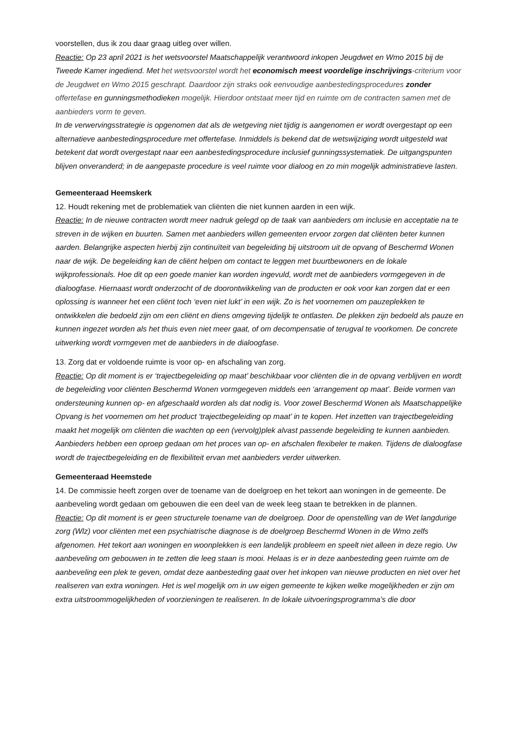voorstellen, dus ik zou daar graag uitleg over willen.
Reactie: Op 23 april 2021 is het wetsvoorstel Maatschappelijk verantwoord inkopen Jeugdwet en Wmo 2015 bij de Tweede Kamer ingediend. Met het wetsvoorstel wordt het economisch meest voordelige inschrijvings-criterium voor de Jeugdwet en Wmo 2015 geschrapt. Daardoor zijn straks ook eenvoudige aanbestedingsprocedures zonder offertefase en gunningsmethodieken mogelijk. Hierdoor ontstaat meer tijd en ruimte om de contracten samen met de aanbieders vorm te geven.
In de verwervingsstrategie is opgenomen dat als de wetgeving niet tijdig is aangenomen er wordt overgestapt op een alternatieve aanbestedingsprocedure met offertefase. Inmiddels is bekend dat de wetswijziging wordt uitgesteld wat betekent dat wordt overgestapt naar een aanbestedingsprocedure inclusief gunningssystematiek. De uitgangspunten blijven onveranderd; in de aangepaste procedure is veel ruimte voor dialoog en zo min mogelijk administratieve lasten.
Gemeenteraad Heemskerk
12. Houdt rekening met de problematiek van cliënten die niet kunnen aarden in een wijk.
Reactie: In de nieuwe contracten wordt meer nadruk gelegd op de taak van aanbieders om inclusie en acceptatie na te streven in de wijken en buurten. Samen met aanbieders willen gemeenten ervoor zorgen dat cliënten beter kunnen aarden. Belangrijke aspecten hierbij zijn continuïteit van begeleiding bij uitstroom uit de opvang of Beschermd Wonen naar de wijk. De begeleiding kan de cliënt helpen om contact te leggen met buurtbewoners en de lokale wijkprofessionals. Hoe dit op een goede manier kan worden ingevuld, wordt met de aanbieders vormgegeven in de dialoogfase. Hiernaast wordt onderzocht of de doorontwikkeling van de producten er ook voor kan zorgen dat er een oplossing is wanneer het een cliënt toch ‘even niet lukt’ in een wijk. Zo is het voornemen om pauzeplekken te ontwikkelen die bedoeld zijn om een cliënt en diens omgeving tijdelijk te ontlasten. De plekken zijn bedoeld als pauze en kunnen ingezet worden als het thuis even niet meer gaat, of om decompensatie of terugval te voorkomen. De concrete uitwerking wordt vormgeven met de aanbieders in de dialoogfase.
13. Zorg dat er voldoende ruimte is voor op- en afschaling van zorg.
Reactie: Op dit moment is er ‘trajectbegeleiding op maat’ beschikbaar voor cliënten die in de opvang verblijven en wordt de begeleiding voor cliënten Beschermd Wonen vormgegeven middels een ‘arrangement op maat’. Beide vormen van ondersteuning kunnen op- en afgeschaald worden als dat nodig is. Voor zowel Beschermd Wonen als Maatschappelijke Opvang is het voornemen om het product ‘trajectbegeleiding op maat’ in te kopen. Het inzetten van trajectbegeleiding maakt het mogelijk om cliënten die wachten op een (vervolg)plek alvast passende begeleiding te kunnen aanbieden. Aanbieders hebben een oproep gedaan om het proces van op- en afschalen flexibeler te maken. Tijdens de dialoogfase wordt de trajectbegeleiding en de flexibiliteit ervan met aanbieders verder uitwerken.
Gemeenteraad Heemstede
14. De commissie heeft zorgen over de toename van de doelgroep en het tekort aan woningen in de gemeente. De aanbeveling wordt gedaan om gebouwen die een deel van de week leeg staan te betrekken in de plannen.
Reactie: Op dit moment is er geen structurele toename van de doelgroep. Door de openstelling van de Wet langdurige zorg (Wlz) voor cliënten met een psychiatrische diagnose is de doelgroep Beschermd Wonen in de Wmo zelfs afgenomen. Het tekort aan woningen en woonplekken is een landelijk probleem en speelt niet alleen in deze regio. Uw aanbeveling om gebouwen in te zetten die leeg staan is mooi. Helaas is er in deze aanbesteding geen ruimte om de aanbeveling een plek te geven, omdat deze aanbesteding gaat over het inkopen van nieuwe producten en niet over het realiseren van extra woningen. Het is wel mogelijk om in uw eigen gemeente te kijken welke mogelijkheden er zijn om extra uitstroommogelijkheden of voorzieningen te realiseren. In de lokale uitvoeringsprogramma’s die door